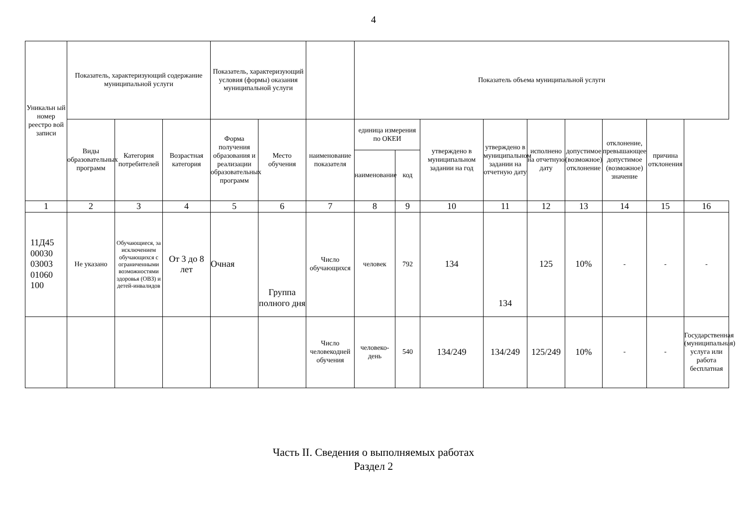4
| Уникальн ый номер реестро вой записи | Показатель, характеризующий содержание муниципальной услуги | | | Показатель, характеризующий условия (формы) оказания муниципальной услуги | | | Показатель объема муниципальной услуги | | | | | | | | | |
| --- | --- | --- | --- | --- | --- | --- | --- | --- | --- | --- | --- | --- | --- | --- | --- | --- |
| | Виды образовательных программ | Категория потребителей | Возрастная категория | Форма получения образования и реализации образовательных программ | Место обучения | наименование показателя | единица измерения по ОКЕИ | | утверждено в муниципальном задании на год | утверждено в муниципальном задании на отчетную дату | исполнено на отчетную дату | допустимое (возможное) отклонение | отклонение, превышающее допустимое (возможное) значение | причина отклонения | | |
| | | | | | | | наименование | код | | | | | | | | |
| 1 | 2 | 3 | 4 | 5 | 6 | 7 | 8 | 9 | 10 | 11 | 12 | 13 | 14 | 15 | | 16 |
| 11Д45 00030 03003 01060 100 | Не указано | Обучающиеся, за исключением обучающихся с ограниченными возможностями здоровья (ОВЗ) и детей-инвалидов | От 3 до 8 лет | Очная | Группа полного дня | Число обучающихся | человек | 792 | 134 | 134 | 125 | 10% | - | - | - | |
| | | | | | | Число человекодней обучения | человеко-день | 540 | 134/249 | 134/249 | 125/249 | 10% | - | - | Государственная (муниципальная) услуга или работа бесплатная | |
Часть II. Сведения о выполняемых работах
Раздел 2